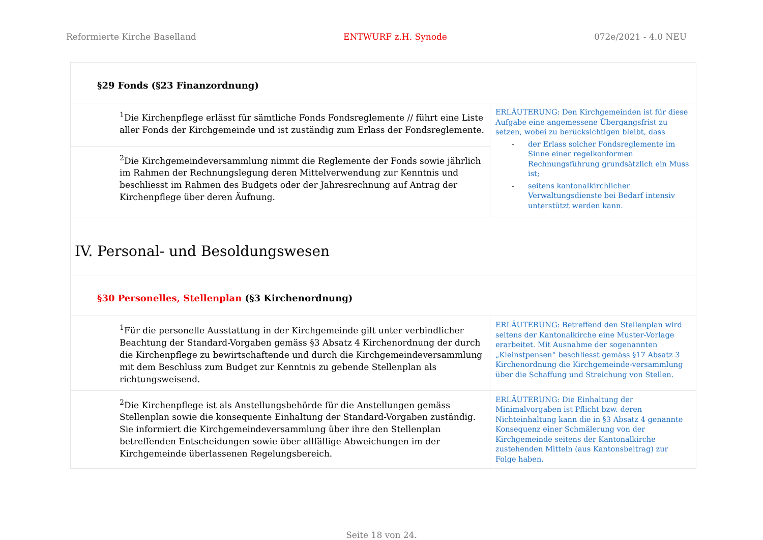Reformierte Kirche Baselland ENTWURF z.H. Synode 072e/2021 - 4.0 NEU
| §29 Fonds (§23 Finanzordnung) | |
| <sup>1</sup> Die Kirchenpflege erlässt für sämtliche Fonds Fondsreglemente // führt eine Liste aller Fonds der Kirchgemeinde und ist zuständig zum Erlass der Fondsreglemente. | ERLÄUTERUNG: Den Kirchgemeinden ist für diese Aufgabe eine angemessene Übergangsfrist zu setzen, wobei zu berücksichtigen bleibt, dass - der Erlass solcher Fondsreglemente im Sinne einer regelkonformen Rechnungsführung grundsätzlich ein Muss ist; - seitens kantonalkirchlicher Verwaltungsdienste bei Bedarf intensiv unterstützt werden kann. |
| <sup>2</sup> Die Kirchgemeindeversammlung nimmt die Reglemente der Fonds sowie jährlich im Rahmen der Rechnungslegung deren Mittelverwendung zur Kenntnis und beschliesst im Rahmen des Budgets oder der Jahresrechnung auf Antrag der Kirchenpflege über deren Äufnung. | |
| IV. Personal- und Besoldungswesen | |
| §30 Personelles, Stellenplan (§3 Kirchenordnung) | |
| <sup>1</sup> Für die personelle Ausstattung in der Kirchgemeinde gilt unter verbindlicher Beachtung der Standard-Vorgaben gemäss §3 Absatz 4 Kirchenordnung der durch die Kirchenpflege zu bewirtschaftende und durch die Kirchgemeindeversammlung mit dem Beschluss zum Budget zur Kenntnis zu gebende Stellenplan als richtungsweisend. | ERLÄUTERUNG: Betreffend den Stellenplan wird seitens der Kantonalkirche eine Muster-Vorlage erarbeitet. Mit Ausnahme der sogenannten „Kleinstpensen“ beschliesst gemäss §17 Absatz 3 Kirchenordnung die Kirchgemeinde-versammlung über die Schaffung und Streichung von Stellen. |
| <sup>2</sup> Die Kirchenpflege ist als Anstellungsbehörde für die Anstellungen gemäss Stellenplan sowie die konsequente Einhaltung der Standard-Vorgaben zuständig. Sie informiert die Kirchgemeindeversammlung über ihre den Stellenplan betreffenden Entscheidungen sowie über allfällige Abweichungen im der Kirchgemeinde überlassenen Regelungsbereich. | ERLÄUTERUNG: Die Einhaltung der Minimalvorgaben ist Pflicht bzw. deren Nichteinhaltung kann die in §3 Absatz 4 genannte Konsequenz einer Schmälerung von der Kirchgemeinde seitens der Kantonalkirche zustehenden Mitteln (aus Kantonsbeitrag) zur Folge haben. |
Seite 18 von 24.